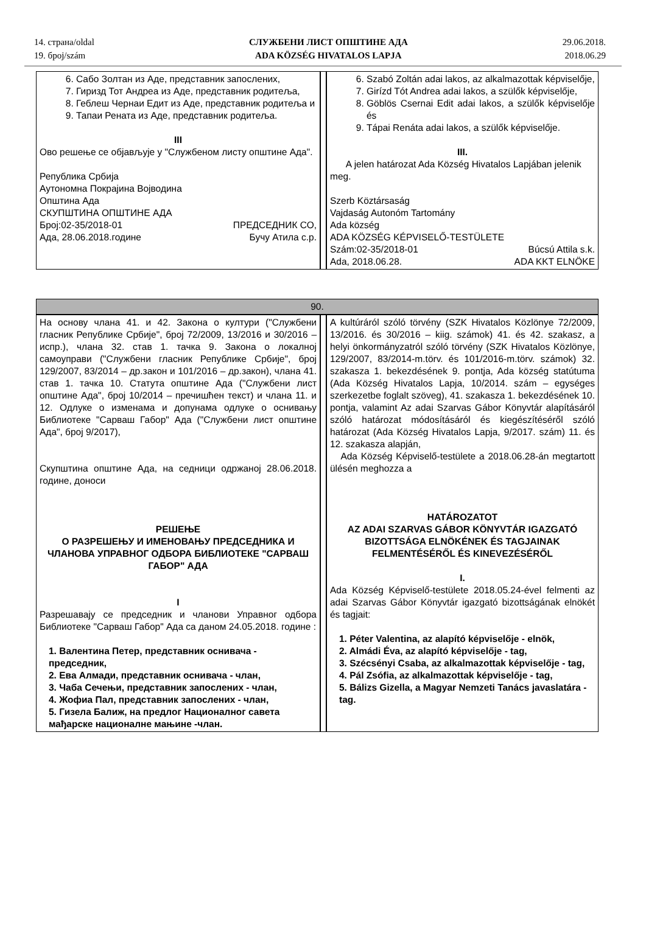14. страна/oldal
19. број/szám
СЛУЖБЕНИ ЛИСТ ОПШТИНЕ АДА
ADA KÖZSÉG HIVATALOS LAPJA
29.06.2018.
2018.06.29
| 6. Сабо Золтан из Аде, представник запослених, 7. Гиризд Тот Андреа из Аде, представник родитеља, 8. Геблеш Чернаи Едит из Аде, представник родитеља и 9. Тапаи Рената из Аде, представник родитеља. III Ово решење се објављује у "Службеном листу општине Ада". Република Србија Аутономна Покрајина Војводина Општина Ада СКУПШТИНА ОПШТИНЕ АДА Број:02-35/2018-01 ПРЕДСЕДНИК СО, Ада, 28.06.2018.године Бучу Атила с.р. | | 6. Szabó Zoltán adai lakos, az alkalmazottak képviselője, 7. Girízd Tót Andrea adai lakos, a szülők képviselője, 8. Göblös Csernai Edit adai lakos, a szülők képviselője és 9. Tápai Renáta adai lakos, a szülők képviselője. III. A jelen határozat Ada Község Hivatalos Lapjában jelenik meg. Szerb Köztársaság Vajdaság Autonóm Tartomány Ada község ADA KÖZSÉG KÉPVISELŐ-TESTÜLETE Szám:02-35/2018-01 Búcsú Attila s.k. Ada, 2018.06.28. ADA KKT ELNÖKE |
| 90. | | |
| На основу члана 41. и 42. Закона о култури ("Службени гласник Републике Србије", број 72/2009, 13/2016 и 30/2016 – испр.), члана 32. став 1. тачка 9. Закона о локалној самоуправи ("Службени гласник Републике Србије", број 129/2007, 83/2014 – др.закон и 101/2016 – др.закон), члана 41. став 1. тачка 10. Статута општине Ада ("Службени лист општине Ада", број 10/2014 – пречишћен текст) и члана 11. и 12. Одлуке о изменама и допунама одлуке о оснивању Библиотеке "Сарваш Габор" Ада ("Службени лист општине Ада", број 9/2017), Скупштина општине Ада, на седници одржаној 28.06.2018. године, доноси РЕШЕЊЕ О РАЗРЕШЕЊУ И ИМЕНОВАЊУ ПРЕДСЕДНИКА И ЧЛАНОВА УПРАВНОГ ОДБОРА БИБЛИОТЕКЕ "САРВАШ ГАБОР" АДА I Разрешавају се председник и чланови Управног одбора Библиотеке "Сарваш Габор" Ада са даном 24.05.2018. године : 1. Валентина Петер, представник оснивача - председник, 2. Ева Алмади, представник оснивача - члан, 3. Чаба Сечењи, представник запослених - члан, 4. Жофиа Пал, представник запослених - члан, 5. Гизела Балиж, на предлог Националног савета мађарске националне мањине -члан. | | A kultúráról szóló törvény (SZK Hivatalos Közlönye 72/2009, 13/2016. és 30/2016 – kiig. számok) 41. és 42. szakasz, a helyi önkormányzatról szóló törvény (SZK Hivatalos Közlönye, 129/2007, 83/2014-m.törv. és 101/2016-m.törv. számok) 32. szakasza 1. bekezdésének 9. pontja, Ada község statútuma (Ada Község Hivatalos Lapja, 10/2014. szám – egységes szerkezetbe foglalt szöveg), 41. szakasza 1. bekezdésének 10. pontja, valamint Az adai Szarvas Gábor Könyvtár alapításáról szóló határozat módosításáról és kiegészítéséről szóló határozat (Ada Község Hivatalos Lapja, 9/2017. szám) 11. és 12. szakasza alapján, Ada Község Képviselő-testülete a 2018.06.28-án megtartott ülésén meghozza a HATÁROZATOT AZ ADAI SZARVAS GÁBOR KÖNYVTÁR IGAZGATÓ BIZOTTSÁGA ELNÖKÉNEK ÉS TAGJAINAK FELMENTÉSÉRŐL ÉS KINEVEZÉSÉRŐL I. Ada Község Képviselő-testülete 2018.05.24-ével felmenti az adai Szarvas Gábor Könyvtár igazgató bizottságának elnökét és tagjait: 1. Péter Valentina, az alapító képviselője - elnök, 2. Almádi Éva, az alapító képviselője - tag, 3. Szécsényi Csaba, az alkalmazottak képviselője - tag, 4. Pál Zsófia, az alkalmazottak képviselője - tag, 5. Bálizs Gizella, a Magyar Nemzeti Tanács javaslatára -tag. |